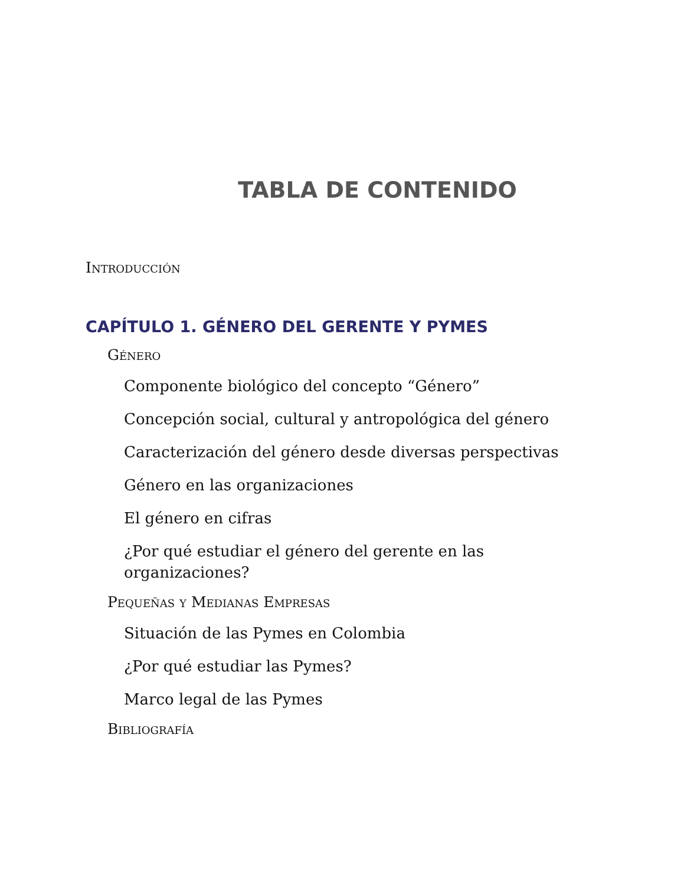TABLA DE CONTENIDO
Introducción
CAPÍTULO 1. GÉNERO DEL GERENTE Y PYMES
Género
Componente biológico del concepto “Género”
Concepción social, cultural y antropológica del género
Caracterización del género desde diversas perspectivas
Género en las organizaciones
El género en cifras
¿Por qué estudiar el género del gerente en las organizaciones?
Pequeñas y Medianas Empresas
Situación de las Pymes en Colombia
¿Por qué estudiar las Pymes?
Marco legal de las Pymes
Bibliografía